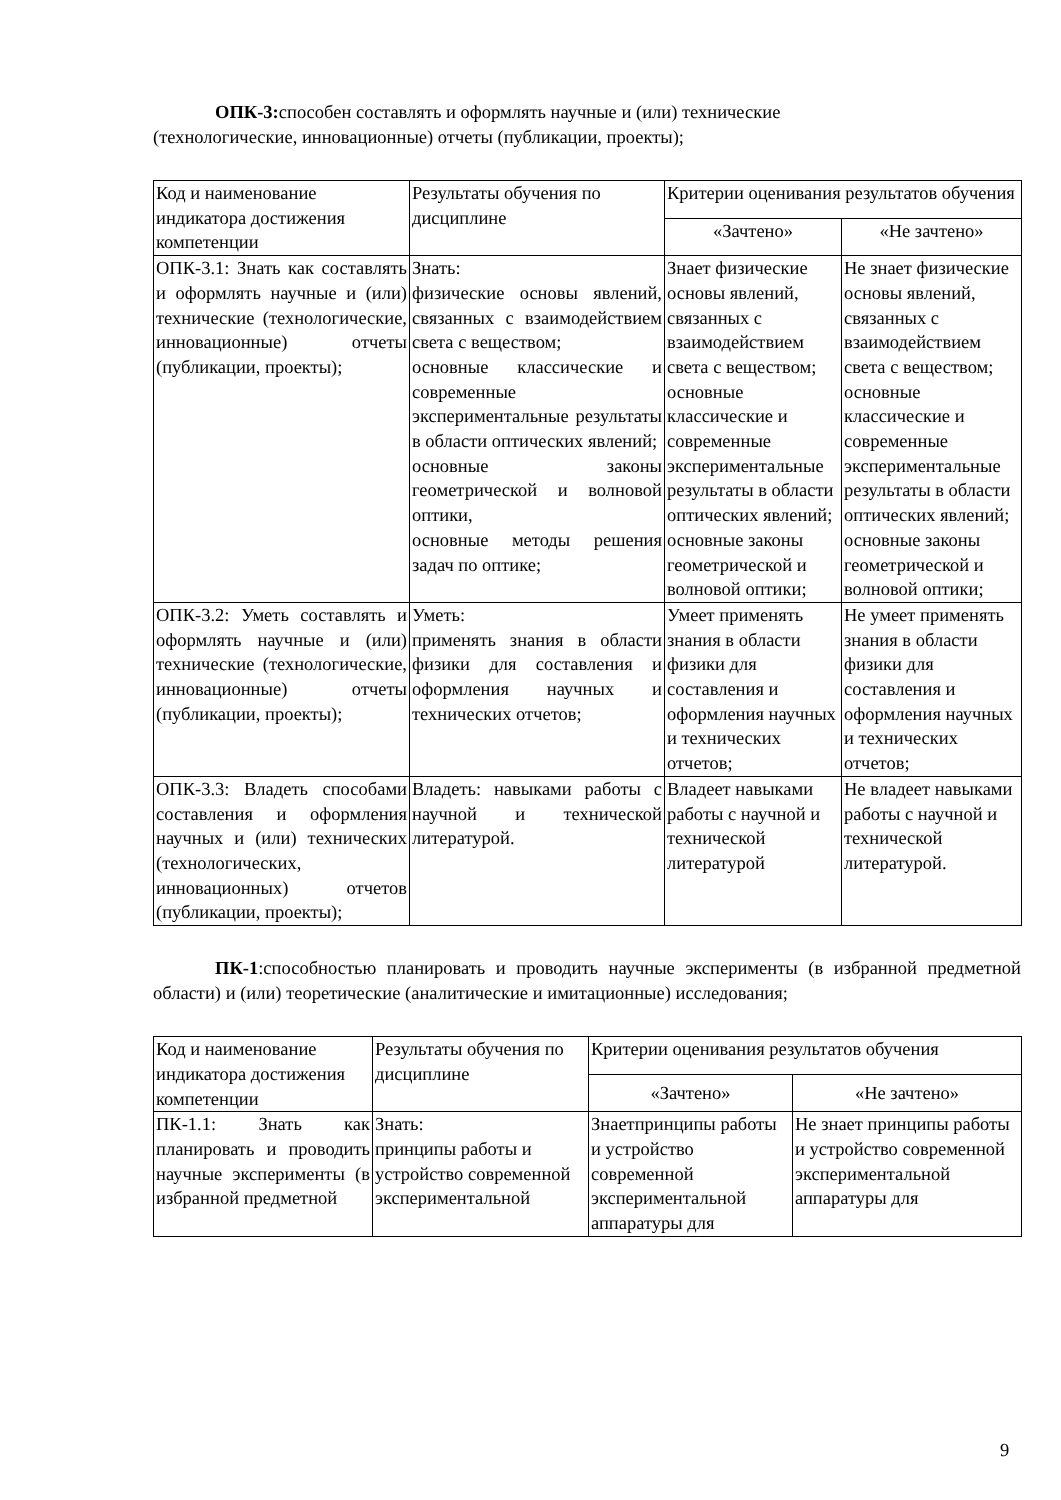ОПК-3: способен составлять и оформлять научные и (или) технические
(технологические, инновационные) отчеты (публикации, проекты);
| Код и наименование индикатора достижения компетенции | Результаты обучения по дисциплине | Критерии оценивания результатов обучения | |
| | | «Зачтено» | «Не зачтено» |
| ОПК-3.1: Знать как составлять и оформлять научные и (или) технические (технологические, инновационные) отчеты (публикации, проекты); | Знать: физические основы явлений, связанных с взаимодействием света с веществом; основные классические и современные экспериментальные результаты в области оптических явлений; основные законы геометрической и волновой оптики, основные методы решения задач по оптике; | Знает физические основы явлений, связанных с взаимодействием света с веществом; основные классические и современные экспериментальные результаты в области оптических явлений; основные законы геометрической и волновой оптики; | Не знает физические основы явлений, связанных с взаимодействием света с веществом; основные классические и современные экспериментальные результаты в области оптических явлений; основные законы геометрической и волновой оптики; |
| ОПК-3.2: Уметь составлять и оформлять научные и (или) технические (технологические, инновационные) отчеты (публикации, проекты); | Уметь: применять знания в области физики для составления и оформления научных и технических отчетов; | Умеет применять знания в области физики для составления и оформления научных и технических отчетов; | Не умеет применять знания в области физики для составления и оформления научных и технических отчетов; |
| ОПК-3.3: Владеть способами составления и оформления научных и (или) технических (технологических, инновационных) отчетов (публикации, проекты); | Владеть: навыками работы с научной и технической литературой. | Владеет навыками работы с научной и технической литературой | Не владеет навыками работы с научной и технической литературой. |
ПК-1:способностью планировать и проводить научные эксперименты (в избранной предметной области) и (или) теоретические (аналитические и имитационные) исследования;
| Код и наименование индикатора достижения компетенции | Результаты обучения по дисциплине | Критерии оценивания результатов обучения | |
| | | «Зачтено» | «Не зачтено» |
| ПК-1.1: Знать как планировать и проводить научные эксперименты (в избранной предметной | Знать: принципы работы и устройство современной экспериментальной | Знаетпринципы работы и устройство современной экспериментальной аппаратуры для | Не знает принципы работы и устройство современной экспериментальной аппаратуры для |
9